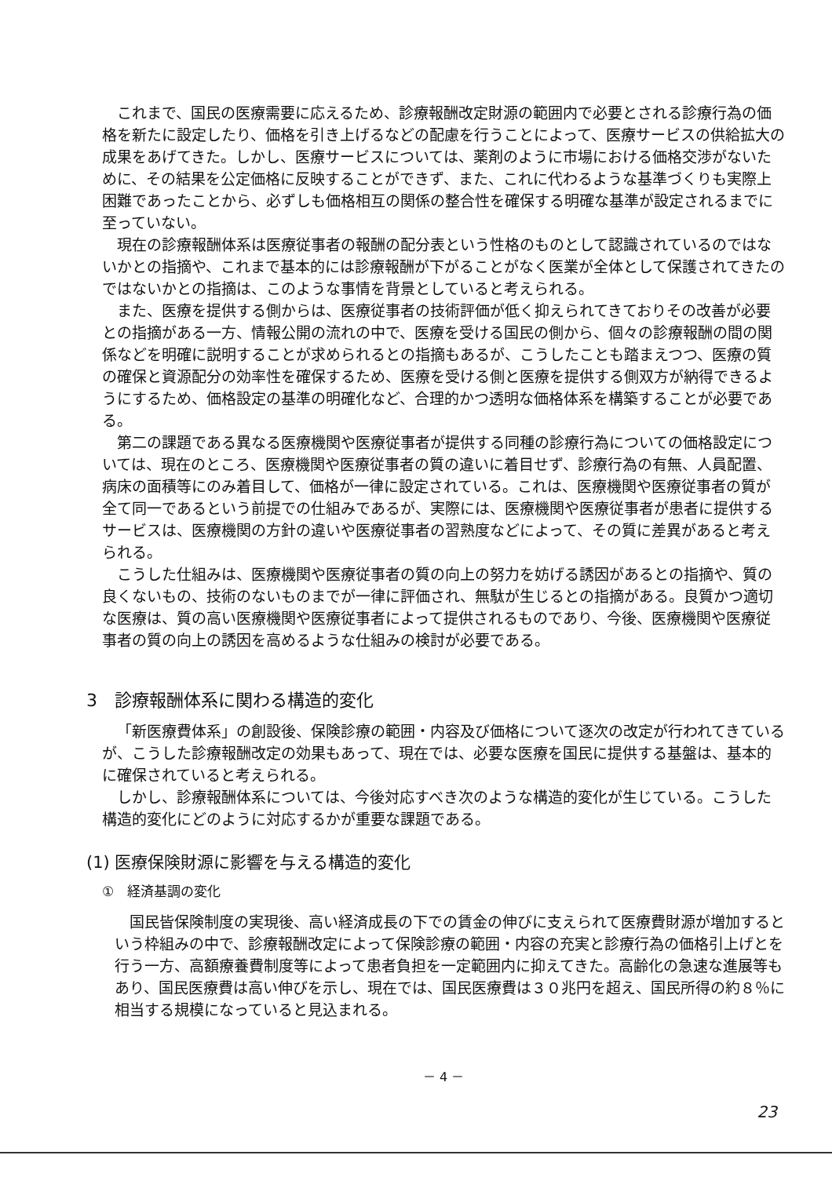これまで、国民の医療需要に応えるため、診療報酬改定財源の範囲内で必要とされる診療行為の価格を新たに設定したり、価格を引き上げるなどの配慮を行うことによって、医療サービスの供給拡大の成果をあげてきた。しかし、医療サービスについては、薬剤のように市場における価格交渉がないために、その結果を公定価格に反映することができず、また、これに代わるような基準づくりも実際上困難であったことから、必ずしも価格相互の関係の整合性を確保する明確な基準が設定されるまでに至っていない。
現在の診療報酬体系は医療従事者の報酬の配分表という性格のものとして認識されているのではないかとの指摘や、これまで基本的には診療報酬が下がることがなく医業が全体として保護されてきたのではないかとの指摘は、このような事情を背景としていると考えられる。
また、医療を提供する側からは、医療従事者の技術評価が低く抑えられてきておりその改善が必要との指摘がある一方、情報公開の流れの中で、医療を受ける国民の側から、個々の診療報酬の間の関係などを明確に説明することが求められるとの指摘もあるが、こうしたことも踏まえつつ、医療の質の確保と資源配分の効率性を確保するため、医療を受ける側と医療を提供する側双方が納得できるようにするため、価格設定の基準の明確化など、合理的かつ透明な価格体系を構築することが必要である。
第二の課題である異なる医療機関や医療従事者が提供する同種の診療行為についての価格設定については、現在のところ、医療機関や医療従事者の質の違いに着目せず、診療行為の有無、人員配置、病床の面積等にのみ着目して、価格が一律に設定されている。これは、医療機関や医療従事者の質が全て同一であるという前提での仕組みであるが、実際には、医療機関や医療従事者が患者に提供するサービスは、医療機関の方針の違いや医療従事者の習熟度などによって、その質に差異があると考えられる。
こうした仕組みは、医療機関や医療従事者の質の向上の努力を妨げる誘因があるとの指摘や、質の良くないもの、技術のないものまでが一律に評価され、無駄が生じるとの指摘がある。良質かつ適切な医療は、質の高い医療機関や医療従事者によって提供されるものであり、今後、医療機関や医療従事者の質の向上の誘因を高めるような仕組みの検討が必要である。
3　診療報酬体系に関わる構造的変化
「新医療費体系」の創設後、保険診療の範囲・内容及び価格について逐次の改定が行われてきているが、こうした診療報酬改定の効果もあって、現在では、必要な医療を国民に提供する基盤は、基本的に確保されていると考えられる。
しかし、診療報酬体系については、今後対応すべき次のような構造的変化が生じている。こうした構造的変化にどのように対応するかが重要な課題である。
(1) 医療保険財源に影響を与える構造的変化
①　経済基調の変化
国民皆保険制度の実現後、高い経済成長の下での賃金の伸びに支えられて医療費財源が増加するという枠組みの中で、診療報酬改定によって保険診療の範囲・内容の充実と診療行為の価格引上げとを行う一方、高額療養費制度等によって患者負担を一定範囲内に抑えてきた。高齢化の急速な進展等もあり、国民医療費は高い伸びを示し、現在では、国民医療費は３０兆円を超え、国民所得の約８％に相当する規模になっていると見込まれる。
－ 4 －
23